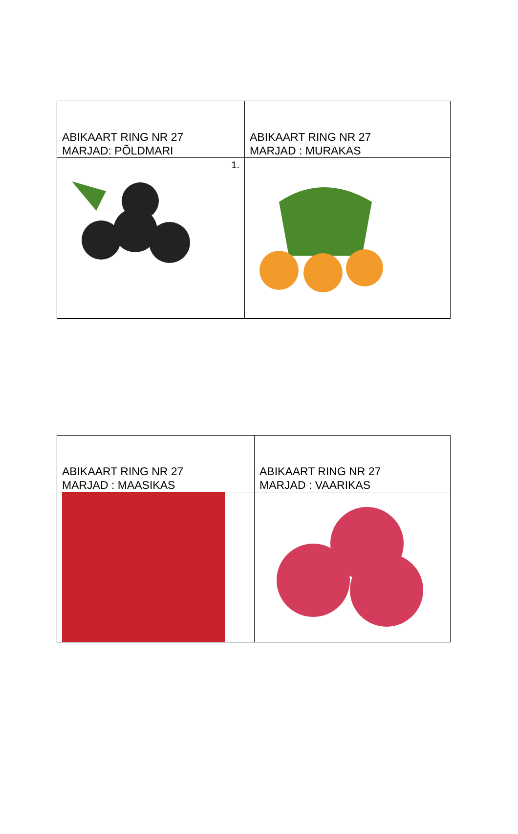| ABIKAART RING NR 27 MARJAD: PÕLDMARI | ABIKAART RING NR 27 MARJAD : MURAKAS |
| 1. | |
| ABIKAART RING NR 27 MARJAD : MAASIKAS | ABIKAART RING NR 27 MARJAD : VAARIKAS |